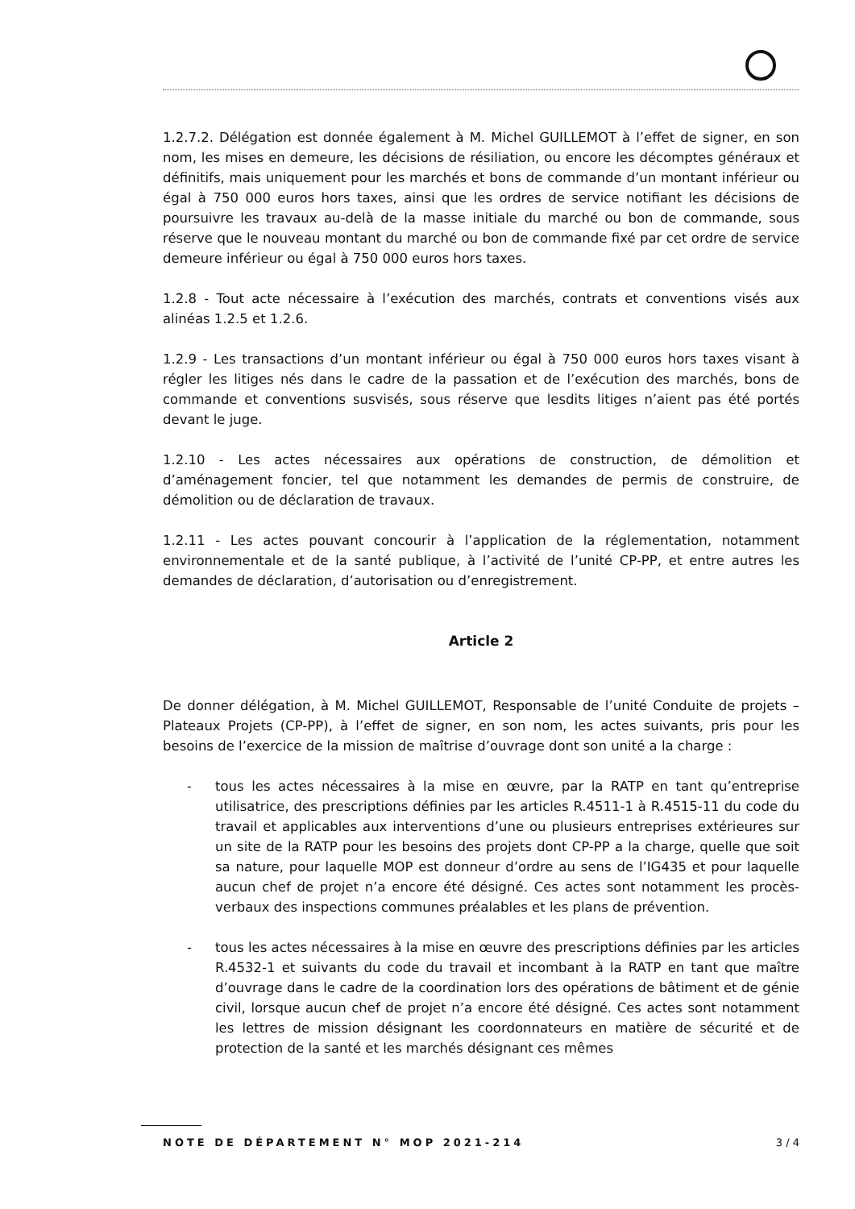1.2.7.2. Délégation est donnée également à M. Michel GUILLEMOT à l’effet de signer, en son nom, les mises en demeure, les décisions de résiliation, ou encore les décomptes généraux et définitifs, mais uniquement pour les marchés et bons de commande d’un montant inférieur ou égal à 750 000 euros hors taxes, ainsi que les ordres de service notifiant les décisions de poursuivre les travaux au-delà de la masse initiale du marché ou bon de commande, sous réserve que le nouveau montant du marché ou bon de commande fixé par cet ordre de service demeure inférieur ou égal à 750 000 euros hors taxes.
1.2.8 - Tout acte nécessaire à l’exécution des marchés, contrats et conventions visés aux alinéas 1.2.5 et 1.2.6.
1.2.9 - Les transactions d’un montant inférieur ou égal à 750 000 euros hors taxes visant à régler les litiges nés dans le cadre de la passation et de l’exécution des marchés, bons de commande et conventions susvisés, sous réserve que lesdits litiges n’aient pas été portés devant le juge.
1.2.10 - Les actes nécessaires aux opérations de construction, de démolition et d’aménagement foncier, tel que notamment les demandes de permis de construire, de démolition ou de déclaration de travaux.
1.2.11 - Les actes pouvant concourir à l’application de la réglementation, notamment environnementale et de la santé publique, à l’activité de l’unité CP-PP, et entre autres les demandes de déclaration, d’autorisation ou d’enregistrement.
Article 2
De donner délégation, à M. Michel GUILLEMOT, Responsable de l’unité Conduite de projets – Plateaux Projets (CP-PP), à l’effet de signer, en son nom, les actes suivants, pris pour les besoins de l’exercice de la mission de maîtrise d’ouvrage dont son unité a la charge :
- tous les actes nécessaires à la mise en œuvre, par la RATP en tant qu’entreprise utilisatrice, des prescriptions définies par les articles R.4511-1 à R.4515-11 du code du travail et applicables aux interventions d’une ou plusieurs entreprises extérieures sur un site de la RATP pour les besoins des projets dont CP-PP a la charge, quelle que soit sa nature, pour laquelle MOP est donneur d’ordre au sens de l’IG435 et pour laquelle aucun chef de projet n’a encore été désigné. Ces actes sont notamment les procès-verbaux des inspections communes préalables et les plans de prévention.
- tous les actes nécessaires à la mise en œuvre des prescriptions définies par les articles R.4532-1 et suivants du code du travail et incombant à la RATP en tant que maître d’ouvrage dans le cadre de la coordination lors des opérations de bâtiment et de génie civil, lorsque aucun chef de projet n’a encore été désigné. Ces actes sont notamment les lettres de mission désignant les coordonnateurs en matière de sécurité et de protection de la santé et les marchés désignant ces mêmes
NOTE DE DÉPARTEMENT N° MOP 2021-214 3 / 4